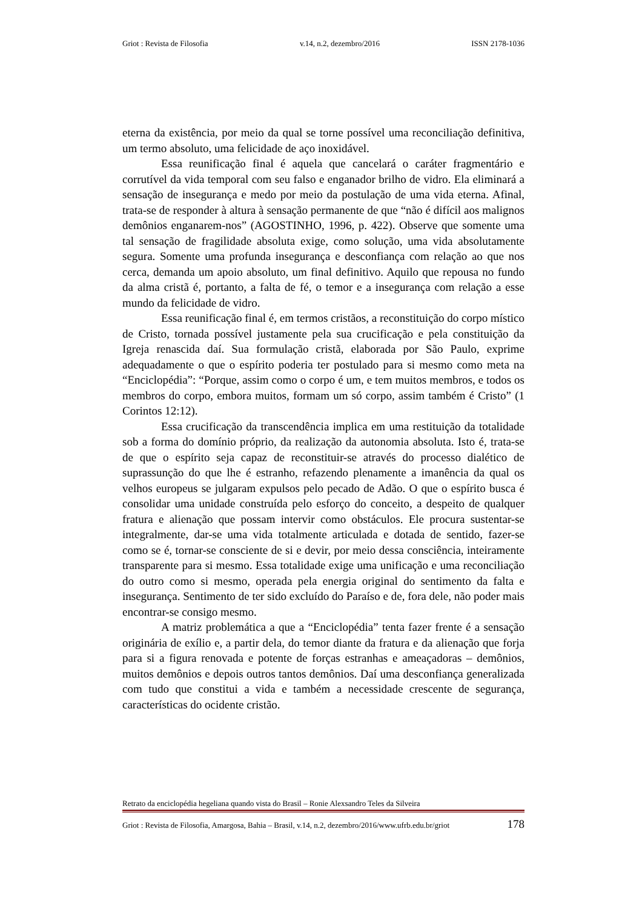Griot : Revista de Filosofia v.14, n.2, dezembro/2016 ISSN 2178-1036
eterna da existência, por meio da qual se torne possível uma reconciliação definitiva, um termo absoluto, uma felicidade de aço inoxidável.
Essa reunificação final é aquela que cancelará o caráter fragmentário e corrutível da vida temporal com seu falso e enganador brilho de vidro. Ela eliminará a sensação de insegurança e medo por meio da postulação de uma vida eterna. Afinal, trata-se de responder à altura à sensação permanente de que “não é difícil aos malignos demônios enganarem-nos” (AGOSTINHO, 1996, p. 422). Observe que somente uma tal sensação de fragilidade absoluta exige, como solução, uma vida absolutamente segura. Somente uma profunda insegurança e desconfiança com relação ao que nos cerca, demanda um apoio absoluto, um final definitivo. Aquilo que repousa no fundo da alma cristã é, portanto, a falta de fé, o temor e a insegurança com relação a esse mundo da felicidade de vidro.
Essa reunificação final é, em termos cristãos, a reconstituição do corpo místico de Cristo, tornada possível justamente pela sua crucificação e pela constituição da Igreja renascida daí. Sua formulação cristã, elaborada por São Paulo, exprime adequadamente o que o espírito poderia ter postulado para si mesmo como meta na “Enciclopédia”: “Porque, assim como o corpo é um, e tem muitos membros, e todos os membros do corpo, embora muitos, formam um só corpo, assim também é Cristo” (1 Corintos 12:12).
Essa crucificação da transcendência implica em uma restituição da totalidade sob a forma do domínio próprio, da realização da autonomia absoluta. Isto é, trata-se de que o espírito seja capaz de reconstituir-se através do processo dialético de suprassunção do que lhe é estranho, refazendo plenamente a imanência da qual os velhos europeus se julgaram expulsos pelo pecado de Adão. O que o espírito busca é consolidar uma unidade construída pelo esforço do conceito, a despeito de qualquer fratura e alienação que possam intervir como obstáculos. Ele procura sustentar-se integralmente, dar-se uma vida totalmente articulada e dotada de sentido, fazer-se como se é, tornar-se consciente de si e devir, por meio dessa consciência, inteiramente transparente para si mesmo. Essa totalidade exige uma unificação e uma reconciliação do outro como si mesmo, operada pela energia original do sentimento da falta e insegurança. Sentimento de ter sido excluído do Paraíso e de, fora dele, não poder mais encontrar-se consigo mesmo.
A matriz problemática a que a “Enciclopédia” tenta fazer frente é a sensação originária de exílio e, a partir dela, do temor diante da fratura e da alienação que forja para si a figura renovada e potente de forças estranhas e ameaçadoras – demônios, muitos demônios e depois outros tantos demônios. Daí uma desconfiança generalizada com tudo que constitui a vida e também a necessidade crescente de segurança, características do ocidente cristão.
Retrato da enciclopédia hegeliana quando vista do Brasil – Ronie Alexsandro Teles da Silveira
Griot : Revista de Filosofia, Amargosa, Bahia – Brasil, v.14, n.2, dezembro/2016/www.ufrb.edu.br/griot 178